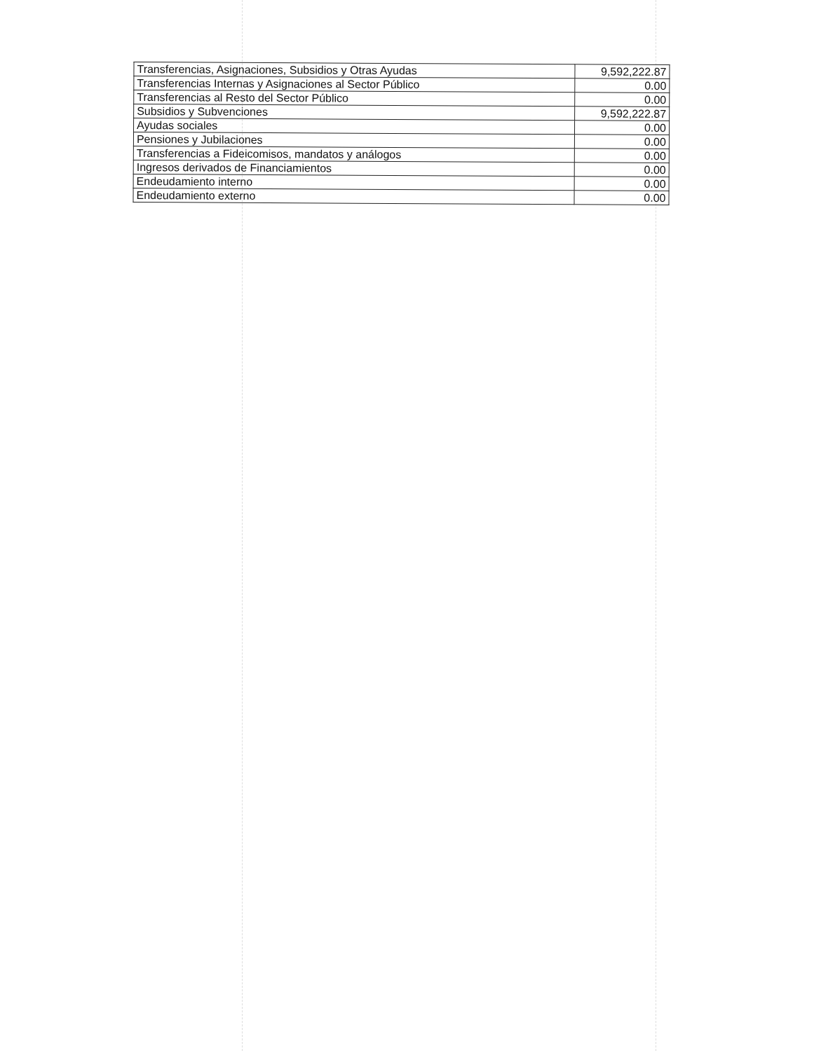| Transferencias, Asignaciones, Subsidios y Otras Ayudas | 9,592,222.87 |
| Transferencias Internas y Asignaciones al Sector Público | 0.00 |
| Transferencias al Resto del Sector Público | 0.00 |
| Subsidios y Subvenciones | 9,592,222.87 |
| Ayudas sociales | 0.00 |
| Pensiones y Jubilaciones | 0.00 |
| Transferencias a Fideicomisos, mandatos y análogos | 0.00 |
| Ingresos derivados de Financiamientos | 0.00 |
| Endeudamiento interno | 0.00 |
| Endeudamiento externo | 0.00 |